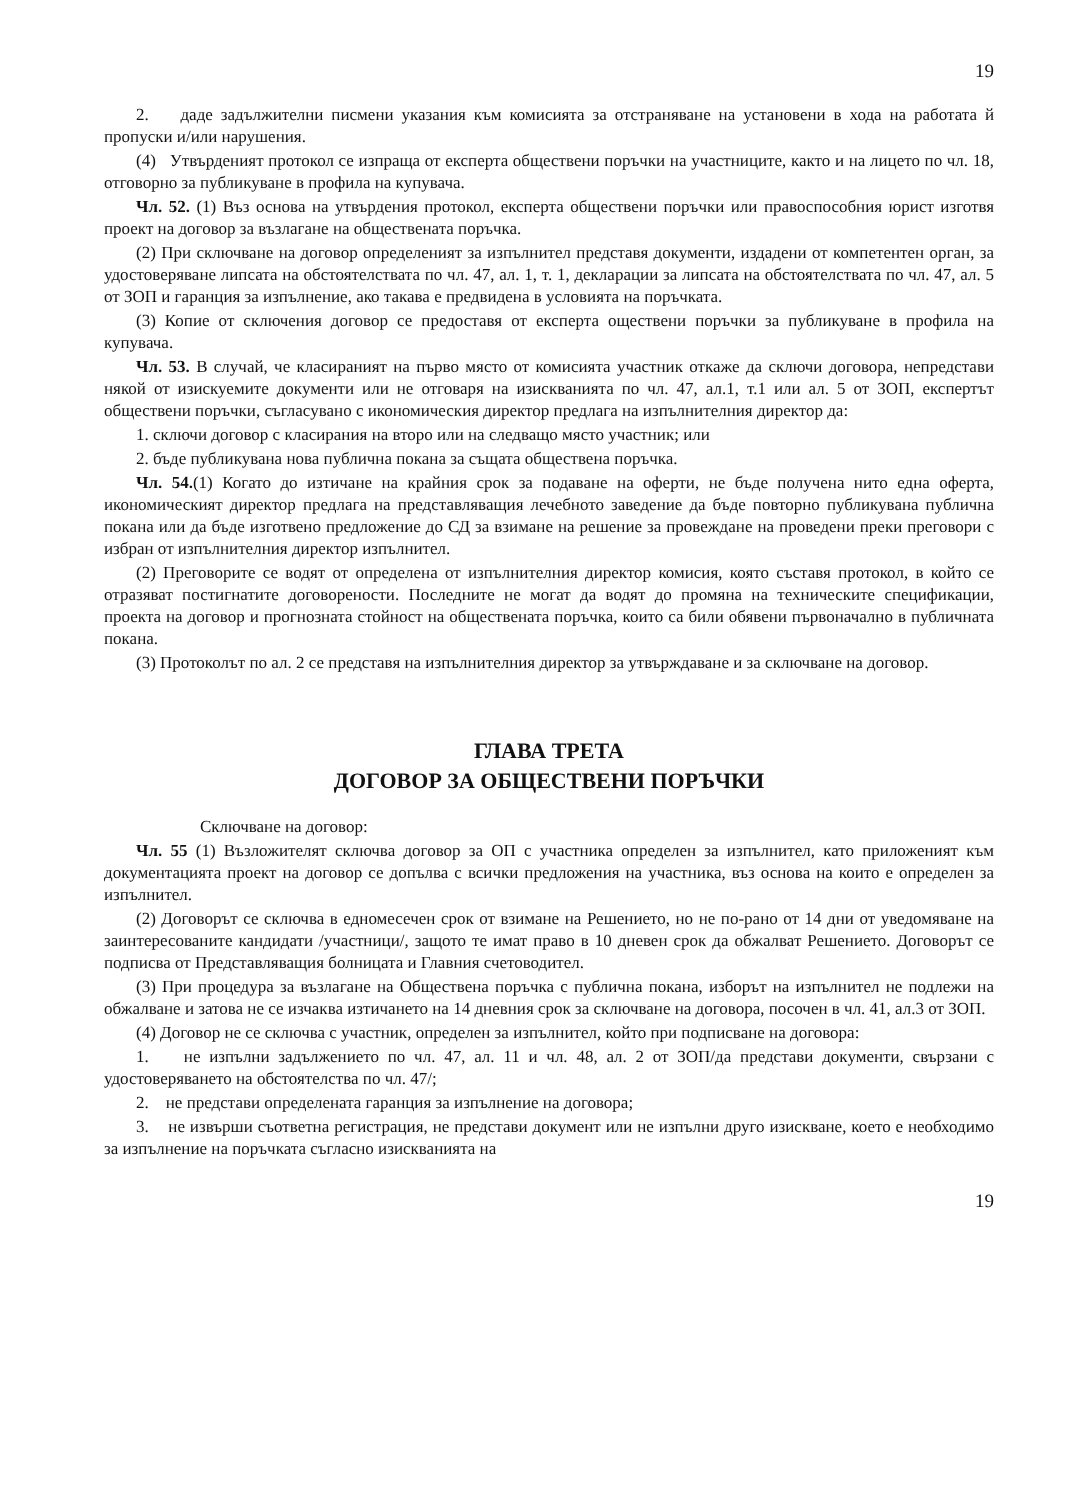19
2. даде задължителни писмени указания към комисията за отстраняване на установени в хода на работата й пропуски и/или нарушения.
(4) Утвърденият протокол се изпраща от експерта обществени поръчки на участниците, както и на лицето по чл. 18, отговорно за публикуване в профила на купувача.
Чл. 52. (1) Въз основа на утвърдения протокол, експерта обществени поръчки или правоспособния юрист изготвя проект на договор за възлагане на обществената поръчка.
(2) При сключване на договор определеният за изпълнител представя документи, издадени от компетентен орган, за удостоверяване липсата на обстоятелствата по чл. 47, ал. 1, т. 1, декларации за липсата на обстоятелствата по чл. 47, ал. 5 от ЗОП и гаранция за изпълнение, ако такава е предвидена в условията на поръчката.
(3) Копие от сключения договор се предоставя от експерта оществени поръчки за публикуване в профила на купувача.
Чл. 53. В случай, че класираният на първо място от комисията участник откаже да сключи договора, непредстави някой от изискуемите документи или не отговаря на изискванията по чл. 47, ал.1, т.1 или ал. 5 от ЗОП, експертът обществени поръчки, съгласувано с икономическия директор предлага на изпълнителния директор да:
1. сключи договор с класирания на второ или на следващо място участник; или
2. бъде публикувана нова публична покана за същата обществена поръчка.
Чл. 54.(1) Когато до изтичане на крайния срок за подаване на оферти, не бъде получена нито една оферта, икономическият директор предлага на представляващия лечебното заведение да бъде повторно публикувана публична покана или да бъде изготвено предложение до СД за взимане на решение за провеждане на проведени преки преговори с избран от изпълнителния директор изпълнител.
(2) Преговорите се водят от определена от изпълнителния директор комисия, която съставя протокол, в който се отразяват постигнатите договорености. Последните не могат да водят до промяна на техническите спецификации, проекта на договор и прогнозната стойност на обществената поръчка, които са били обявени първоначално в публичната покана.
(3) Протоколът по ал. 2 се представя на изпълнителния директор за утвърждаване и за сключване на договор.
ГЛАВА ТРЕТА
ДОГОВОР ЗА ОБЩЕСТВЕНИ ПОРЪЧКИ
Сключване на договор:
Чл. 55 (1) Възложителят сключва договор за ОП с участника определен за изпълнител, като приложеният към документацията проект на договор се допълва с всички предложения на участника, въз основа на които е определен за изпълнител.
(2) Договорът се сключва в едномесечен срок от взимане на Решението, но не по-рано от 14 дни от уведомяване на заинтересованите кандидати /участници/, защото те имат право в 10 дневен срок да обжалват Решението. Договорът се подписва от Представляващия болницата и Главния счетоводител.
(3) При процедура за възлагане на Обществена поръчка с публична покана, изборът на изпълнител не подлежи на обжалване и затова не се изчаква изтичането на 14 дневния срок за сключване на договора, посочен в чл. 41, ал.3 от ЗОП.
(4) Договор не се сключва с участник, определен за изпълнител, който при подписване на договора:
1. не изпълни задължението по чл. 47, ал. 11 и чл. 48, ал. 2 от ЗОП/да представи документи, свързани с удостоверяването на обстоятелства по чл. 47/;
2. не представи определената гаранция за изпълнение на договора;
3. не извърши съответна регистрация, не представи документ или не изпълни друго изискване, което е необходимо за изпълнение на поръчката съгласно изискванията на
19